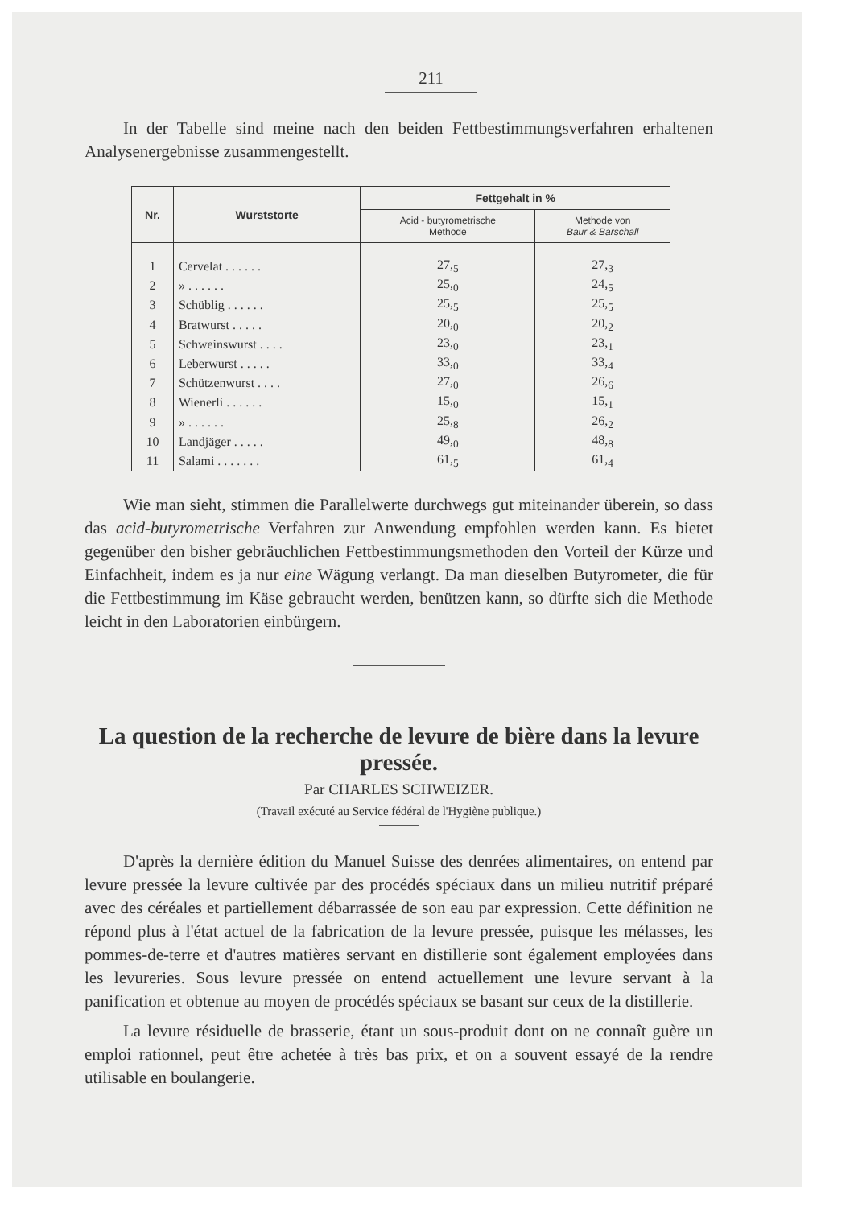211
In der Tabelle sind meine nach den beiden Fettbestimmungsverfahren erhaltenen Analysenergebnisse zusammengestellt.
| Nr. | Wurststorte | Fettgehalt in % | |
| --- | --- | --- | --- |
| | | Acid - butyrometrische Methode | Methode von Baur & Barschall |
| 1 | Cervelat . . . . . . | 27,<sub>5</sub> | 27,<sub>3</sub> |
| 2 | » . . . . . . | 25,<sub>0</sub> | 24,<sub>5</sub> |
| 3 | Schüblig . . . . . . | 25,<sub>5</sub> | 25,<sub>5</sub> |
| 4 | Bratwurst . . . . . | 20,<sub>0</sub> | 20,<sub>2</sub> |
| 5 | Schweinswurst . . . . | 23,<sub>0</sub> | 23,<sub>1</sub> |
| 6 | Leberwurst . . . . . | 33,<sub>0</sub> | 33,<sub>4</sub> |
| 7 | Schützenwurst . . . . | 27,<sub>0</sub> | 26,<sub>6</sub> |
| 8 | Wienerli . . . . . . | 15,<sub>0</sub> | 15,<sub>1</sub> |
| 9 | » . . . . . . | 25,<sub>8</sub> | 26,<sub>2</sub> |
| 10 | Landjäger . . . . . | 49,<sub>0</sub> | 48,<sub>8</sub> |
| 11 | Salami . . . . . . . | 61,<sub>5</sub> | 61,<sub>4</sub> |
Wie man sieht, stimmen die Parallelwerte durchwegs gut miteinander überein, so dass das acid-butyrometrische Verfahren zur Anwendung empfohlen werden kann. Es bietet gegenüber den bisher gebräuchlichen Fettbestimmungsmethoden den Vorteil der Kürze und Einfachheit, indem es ja nur eine Wägung verlangt. Da man dieselben Butyrometer, die für die Fettbestimmung im Käse gebraucht werden, benützen kann, so dürfte sich die Methode leicht in den Laboratorien einbürgern.
La question de la recherche de levure de bière dans la levure pressée.
Par CHARLES SCHWEIZER.
(Travail exécuté au Service fédéral de l'Hygiène publique.)
D'après la dernière édition du Manuel Suisse des denrées alimentaires, on entend par levure pressée la levure cultivée par des procédés spéciaux dans un milieu nutritif préparé avec des céréales et partiellement débarrassée de son eau par expression. Cette définition ne répond plus à l'état actuel de la fabrication de la levure pressée, puisque les mélasses, les pommes-de-terre et d'autres matières servant en distillerie sont également employées dans les levureries. Sous levure pressée on entend actuellement une levure servant à la panification et obtenue au moyen de procédés spéciaux se basant sur ceux de la distillerie.
La levure résiduelle de brasserie, étant un sous-produit dont on ne connaît guère un emploi rationnel, peut être achetée à très bas prix, et on a souvent essayé de la rendre utilisable en boulangerie.